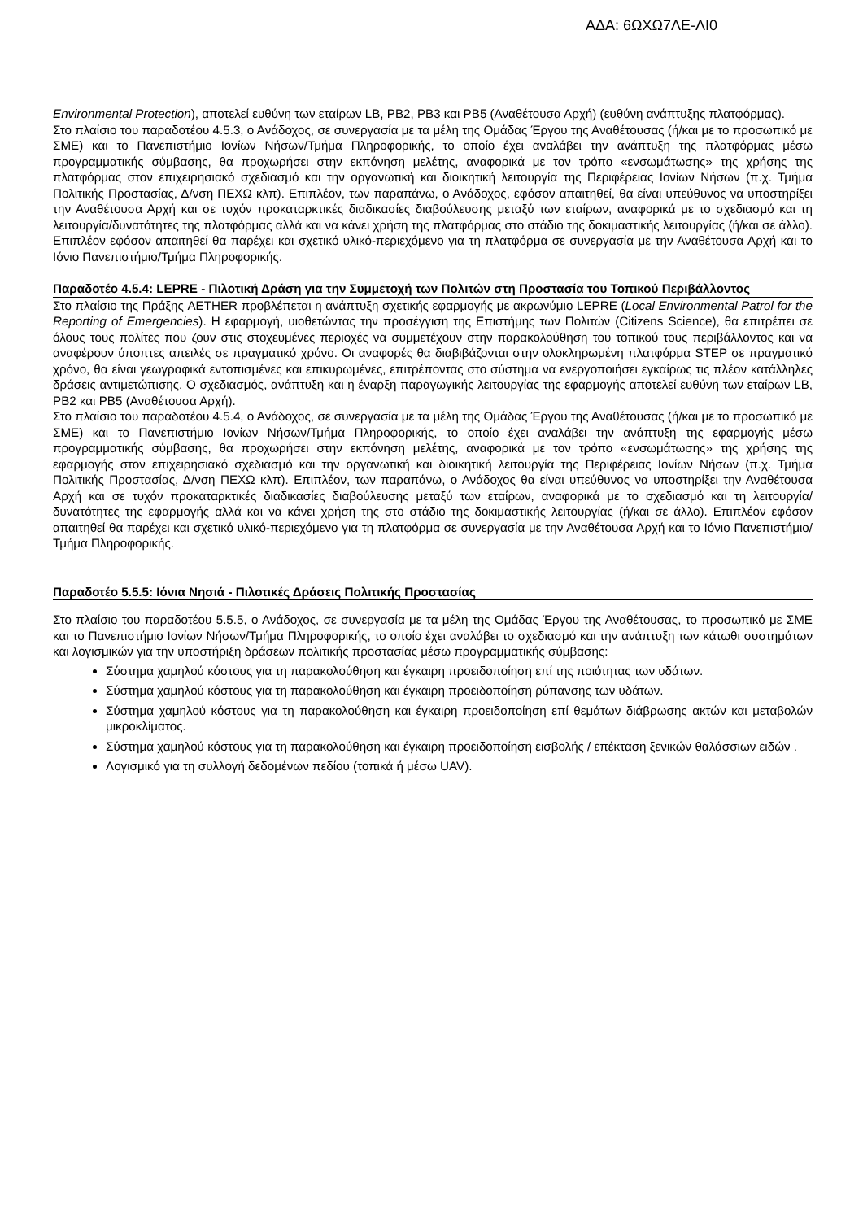ΑΔΑ: 6ΩΧΩ7ΛΕ-ΛΙ0
Environmental Protection), αποτελεί ευθύνη των εταίρων LB, PB2, PB3 και PB5 (Αναθέτουσα Αρχή) (ευθύνη ανάπτυξης πλατφόρμας).
Στο πλαίσιο του παραδοτέου 4.5.3, ο Ανάδοχος, σε συνεργασία με τα μέλη της Ομάδας Έργου της Αναθέτουσας (ή/και με το προσωπικό με ΣΜΕ) και το Πανεπιστήμιο Ιονίων Νήσων/Τμήμα Πληροφορικής, το οποίο έχει αναλάβει την ανάπτυξη της πλατφόρμας μέσω προγραμματικής σύμβασης, θα προχωρήσει στην εκπόνηση μελέτης, αναφορικά με τον τρόπο «ενσωμάτωσης» της χρήσης της πλατφόρμας στον επιχειρησιακό σχεδιασμό και την οργανωτική και διοικητική λειτουργία της Περιφέρειας Ιονίων Νήσων (π.χ. Τμήμα Πολιτικής Προστασίας, Δ/νση ΠΕΧΩ κλπ). Επιπλέον, των παραπάνω, ο Ανάδοχος, εφόσον απαιτηθεί, θα είναι υπεύθυνος να υποστηρίξει την Αναθέτουσα Αρχή και σε τυχόν προκαταρκτικές διαδικασίες διαβούλευσης μεταξύ των εταίρων, αναφορικά με το σχεδιασμό και τη λειτουργία/δυνατότητες της πλατφόρμας αλλά και να κάνει χρήση της πλατφόρμας στο στάδιο της δοκιμαστικής λειτουργίας (ή/και σε άλλο). Επιπλέον εφόσον απαιτηθεί θα παρέχει και σχετικό υλικό-περιεχόμενο για τη πλατφόρμα σε συνεργασία με την Αναθέτουσα Αρχή και το Ιόνιο Πανεπιστήμιο/Τμήμα Πληροφορικής.
Παραδοτέο 4.5.4: LEPRE - Πιλοτική Δράση για την Συμμετοχή των Πολιτών στη Προστασία του Τοπικού Περιβάλλοντος
Στο πλαίσιο της Πράξης AETHER προβλέπεται η ανάπτυξη σχετικής εφαρμογής με ακρωνύμιο LEPRE (Local Environmental Patrol for the Reporting of Emergencies). Η εφαρμογή, υιοθετώντας την προσέγγιση της Επιστήμης των Πολιτών (Citizens Science), θα επιτρέπει σε όλους τους πολίτες που ζουν στις στοχευμένες περιοχές να συμμετέχουν στην παρακολούθηση του τοπικού τους περιβάλλοντος και να αναφέρουν ύποπτες απειλές σε πραγματικό χρόνο. Οι αναφορές θα διαβιβάζονται στην ολοκληρωμένη πλατφόρμα STEP σε πραγματικό χρόνο, θα είναι γεωγραφικά εντοπισμένες και επικυρωμένες, επιτρέποντας στο σύστημα να ενεργοποιήσει εγκαίρως τις πλέον κατάλληλες δράσεις αντιμετώπισης. Ο σχεδιασμός, ανάπτυξη και η έναρξη παραγωγικής λειτουργίας της εφαρμογής αποτελεί ευθύνη των εταίρων LB, PB2 και PB5 (Αναθέτουσα Αρχή).
Στο πλαίσιο του παραδοτέου 4.5.4, ο Ανάδοχος, σε συνεργασία με τα μέλη της Ομάδας Έργου της Αναθέτουσας (ή/και με το προσωπικό με ΣΜΕ) και το Πανεπιστήμιο Ιονίων Νήσων/Τμήμα Πληροφορικής, το οποίο έχει αναλάβει την ανάπτυξη της εφαρμογής μέσω προγραμματικής σύμβασης, θα προχωρήσει στην εκπόνηση μελέτης, αναφορικά με τον τρόπο «ενσωμάτωσης» της χρήσης της εφαρμογής στον επιχειρησιακό σχεδιασμό και την οργανωτική και διοικητική λειτουργία της Περιφέρειας Ιονίων Νήσων (π.χ. Τμήμα Πολιτικής Προστασίας, Δ/νση ΠΕΧΩ κλπ). Επιπλέον, των παραπάνω, ο Ανάδοχος θα είναι υπεύθυνος να υποστηρίξει την Αναθέτουσα Αρχή και σε τυχόν προκαταρκτικές διαδικασίες διαβούλευσης μεταξύ των εταίρων, αναφορικά με το σχεδιασμό και τη λειτουργία/δυνατότητες της εφαρμογής αλλά και να κάνει χρήση της στο στάδιο της δοκιμαστικής λειτουργίας (ή/και σε άλλο). Επιπλέον εφόσον απαιτηθεί θα παρέχει και σχετικό υλικό-περιεχόμενο για τη πλατφόρμα σε συνεργασία με την Αναθέτουσα Αρχή και το Ιόνιο Πανεπιστήμιο/Τμήμα Πληροφορικής.
Παραδοτέο 5.5.5: Ιόνια Νησιά - Πιλοτικές Δράσεις Πολιτικής Προστασίας
Στο πλαίσιο του παραδοτέου 5.5.5, ο Ανάδοχος, σε συνεργασία με τα μέλη της Ομάδας Έργου της Αναθέτουσας, το προσωπικό με ΣΜΕ και το Πανεπιστήμιο Ιονίων Νήσων/Τμήμα Πληροφορικής, το οποίο έχει αναλάβει το σχεδιασμό και την ανάπτυξη των κάτωθι συστημάτων και λογισμικών για την υποστήριξη δράσεων πολιτικής προστασίας μέσω προγραμματικής σύμβασης:
Σύστημα χαμηλού κόστους για τη παρακολούθηση και έγκαιρη προειδοποίηση επί της ποιότητας των υδάτων.
Σύστημα χαμηλού κόστους για τη παρακολούθηση και έγκαιρη προειδοποίηση ρύπανσης των υδάτων.
Σύστημα χαμηλού κόστους για τη παρακολούθηση και έγκαιρη προειδοποίηση επί θεμάτων διάβρωσης ακτών και μεταβολών μικροκλίματος.
Σύστημα χαμηλού κόστους για τη παρακολούθηση και έγκαιρη προειδοποίηση εισβολής / επέκταση ξενικών θαλάσσιων ειδών .
Λογισμικό για τη συλλογή δεδομένων πεδίου (τοπικά ή μέσω UAV).